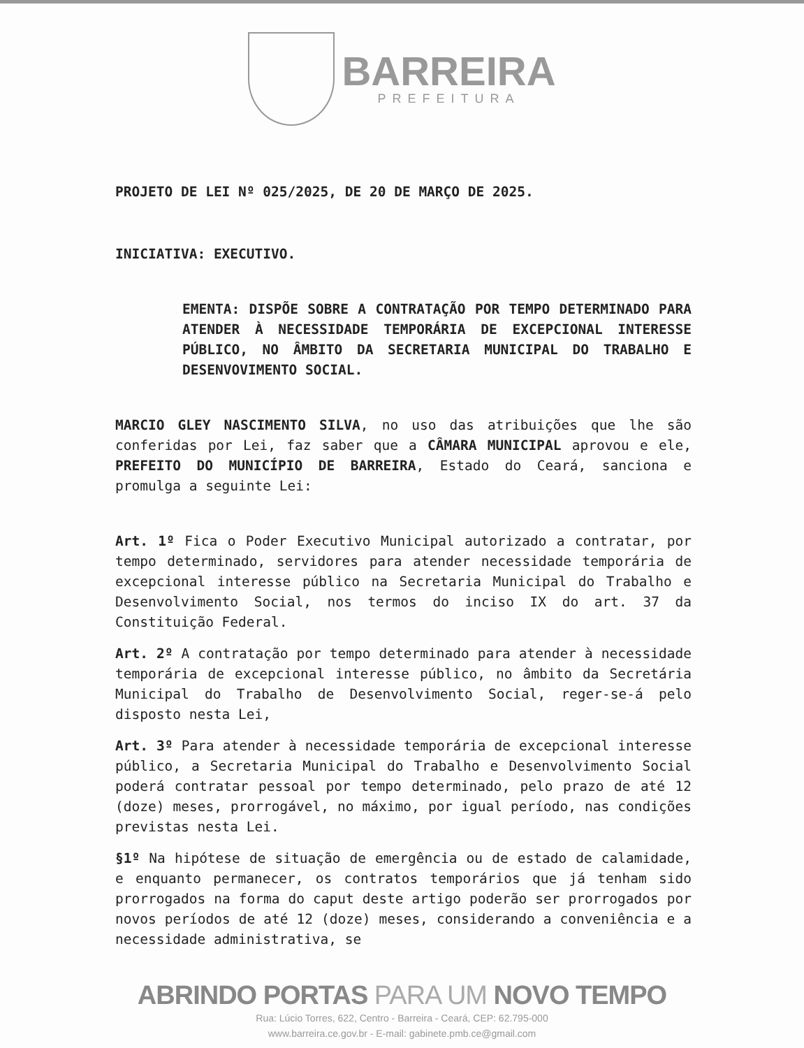BARREIRA
PREFEITURA
PROJETO DE LEI Nº 025/2025, DE 20 DE MARÇO DE 2025.
INICIATIVA: EXECUTIVO.
EMENTA: DISPÕE SOBRE A CONTRATAÇÃO POR TEMPO DETERMINADO PARA ATENDER À NECESSIDADE TEMPORÁRIA DE EXCEPCIONAL INTERESSE PÚBLICO, NO ÂMBITO DA SECRETARIA MUNICIPAL DO TRABALHO E DESENVOVIMENTO SOCIAL.
MARCIO GLEY NASCIMENTO SILVA, no uso das atribuições que lhe são conferidas por Lei, faz saber que a CÂMARA MUNICIPAL aprovou e ele, PREFEITO DO MUNICÍPIO DE BARREIRA, Estado do Ceará, sanciona e promulga a seguinte Lei:
Art. 1º Fica o Poder Executivo Municipal autorizado a contratar, por tempo determinado, servidores para atender necessidade temporária de excepcional interesse público na Secretaria Municipal do Trabalho e Desenvolvimento Social, nos termos do inciso IX do art. 37 da Constituição Federal.
Art. 2º A contratação por tempo determinado para atender à necessidade temporária de excepcional interesse público, no âmbito da Secretária Municipal do Trabalho de Desenvolvimento Social, reger-se-á pelo disposto nesta Lei,
Art. 3º Para atender à necessidade temporária de excepcional interesse público, a Secretaria Municipal do Trabalho e Desenvolvimento Social poderá contratar pessoal por tempo determinado, pelo prazo de até 12 (doze) meses, prorrogável, no máximo, por igual período, nas condições previstas nesta Lei.
§1º Na hipótese de situação de emergência ou de estado de calamidade, e enquanto permanecer, os contratos temporários que já tenham sido prorrogados na forma do caput deste artigo poderão ser prorrogados por novos períodos de até 12 (doze) meses, considerando a conveniência e a necessidade administrativa, se
ABRINDO PORTAS PARA UM NOVO TEMPO
Rua: Lúcio Torres, 622, Centro - Barreira - Ceará, CEP: 62.795-000
www.barreira.ce.gov.br - E-mail: gabinete.pmb.ce@gmail.com